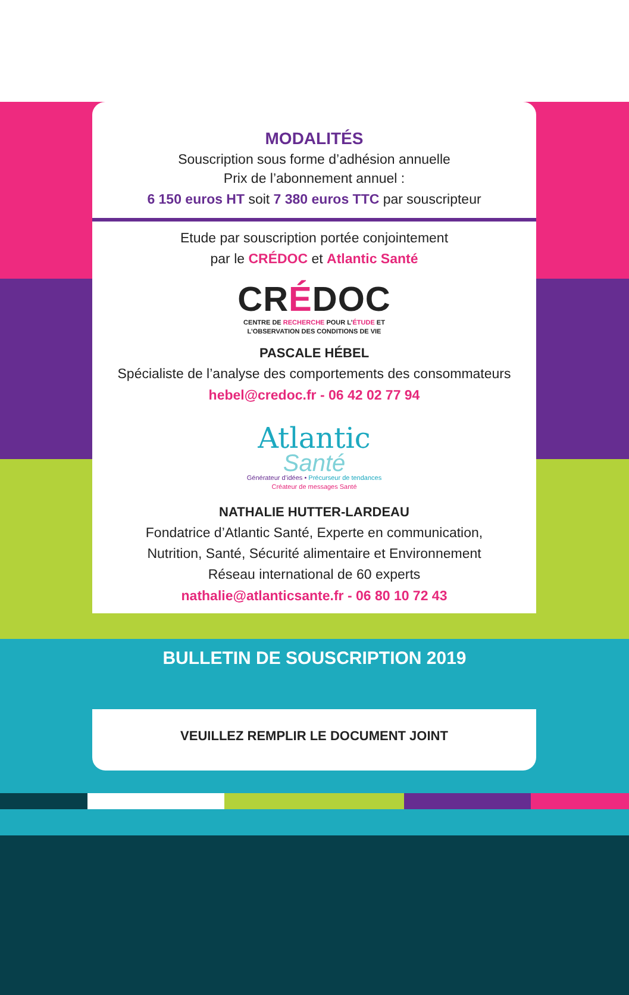MODALITÉS
Souscription sous forme d’adhésion annuelle
Prix de l’abonnement annuel :
6 150 euros HT soit 7 380 euros TTC par souscripteur
Etude par souscription portée conjointement
par le CRÉDOC et Atlantic Santé
CRÉDOC
CENTRE DE RECHERCHE POUR L’ÉTUDE ET
L’OBSERVATION DES CONDITIONS DE VIE
PASCALE HÉBEL
Spécialiste de l’analyse des comportements des consommateurs
hebel@credoc.fr - 06 42 02 77 94
Atlantic
Santé
Générateur d’idées • Précurseur de tendances
Créateur de messages Santé
NATHALIE HUTTER-LARDEAU
Fondatrice d’Atlantic Santé, Experte en communication,
Nutrition, Santé, Sécurité alimentaire et Environnement
Réseau international de 60 experts
nathalie@atlanticsante.fr - 06 80 10 72 43
BULLETIN DE SOUSCRIPTION 2019
VEUILLEZ REMPLIR LE DOCUMENT JOINT